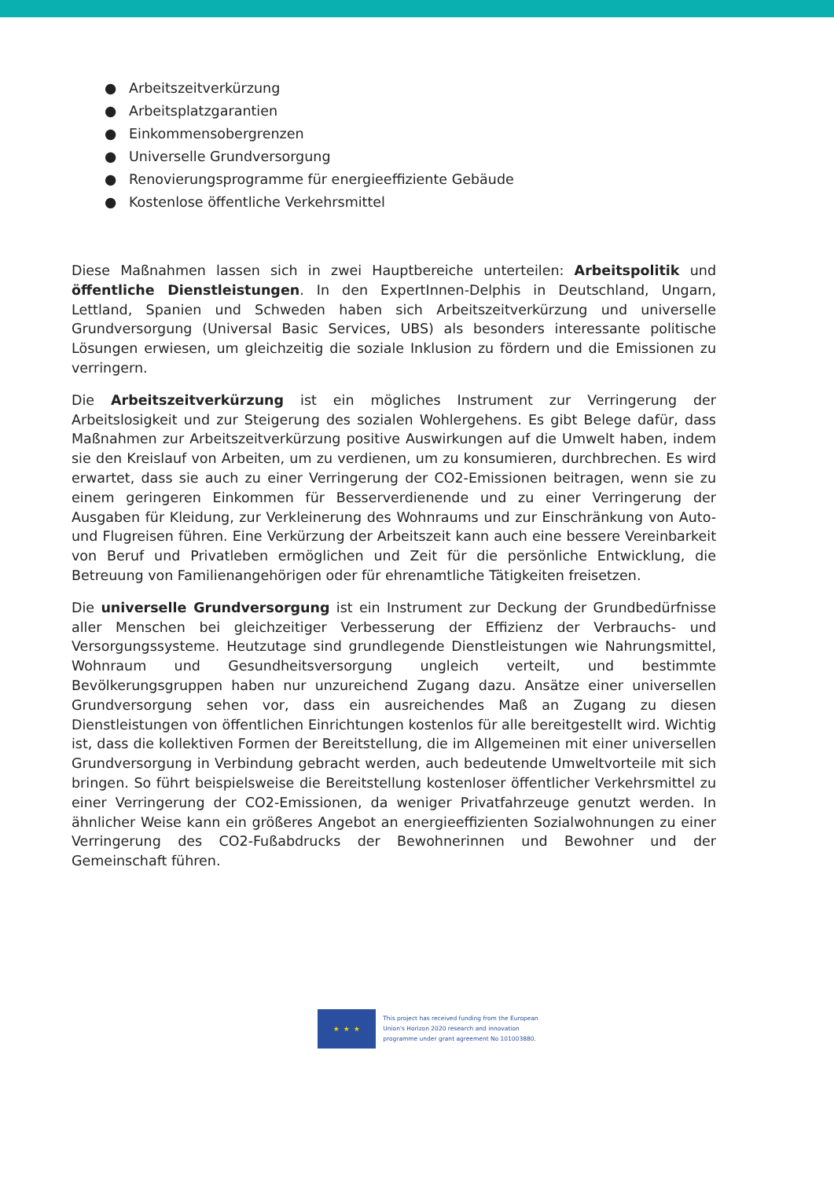● Arbeitszeitverkürzung
● Arbeitsplatzgarantien
● Einkommensobergrenzen
● Universelle Grundversorgung
● Renovierungsprogramme für energieeffiziente Gebäude
● Kostenlose öffentliche Verkehrsmittel
Diese Maßnahmen lassen sich in zwei Hauptbereiche unterteilen: Arbeitspolitik und öffentliche Dienstleistungen. In den ExpertInnen-Delphis in Deutschland, Ungarn, Lettland, Spanien und Schweden haben sich Arbeitszeitverkürzung und universelle Grundversorgung (Universal Basic Services, UBS) als besonders interessante politische Lösungen erwiesen, um gleichzeitig die soziale Inklusion zu fördern und die Emissionen zu verringern.
Die Arbeitszeitverkürzung ist ein mögliches Instrument zur Verringerung der Arbeitslosigkeit und zur Steigerung des sozialen Wohlergehens. Es gibt Belege dafür, dass Maßnahmen zur Arbeitszeitverkürzung positive Auswirkungen auf die Umwelt haben, indem sie den Kreislauf von Arbeiten, um zu verdienen, um zu konsumieren, durchbrechen. Es wird erwartet, dass sie auch zu einer Verringerung der CO2-Emissionen beitragen, wenn sie zu einem geringeren Einkommen für Besserverdienende und zu einer Verringerung der Ausgaben für Kleidung, zur Verkleinerung des Wohnraums und zur Einschränkung von Auto- und Flugreisen führen. Eine Verkürzung der Arbeitszeit kann auch eine bessere Vereinbarkeit von Beruf und Privatleben ermöglichen und Zeit für die persönliche Entwicklung, die Betreuung von Familienangehörigen oder für ehrenamtliche Tätigkeiten freisetzen.
Die universelle Grundversorgung ist ein Instrument zur Deckung der Grundbedürfnisse aller Menschen bei gleichzeitiger Verbesserung der Effizienz der Verbrauchs- und Versorgungssysteme. Heutzutage sind grundlegende Dienstleistungen wie Nahrungsmittel, Wohnraum und Gesundheitsversorgung ungleich verteilt, und bestimmte Bevölkerungsgruppen haben nur unzureichend Zugang dazu. Ansätze einer universellen Grundversorgung sehen vor, dass ein ausreichendes Maß an Zugang zu diesen Dienstleistungen von öffentlichen Einrichtungen kostenlos für alle bereitgestellt wird. Wichtig ist, dass die kollektiven Formen der Bereitstellung, die im Allgemeinen mit einer universellen Grundversorgung in Verbindung gebracht werden, auch bedeutende Umweltvorteile mit sich bringen. So führt beispielsweise die Bereitstellung kostenloser öffentlicher Verkehrsmittel zu einer Verringerung der CO2-Emissionen, da weniger Privatfahrzeuge genutzt werden. In ähnlicher Weise kann ein größeres Angebot an energieeffizienten Sozialwohnungen zu einer Verringerung des CO2-Fußabdrucks der Bewohnerinnen und Bewohner und der Gemeinschaft führen.
★ ★ ★
This project has received funding from the European
Union's Horizon 2020 research and innovation
programme under grant agreement No 101003880.